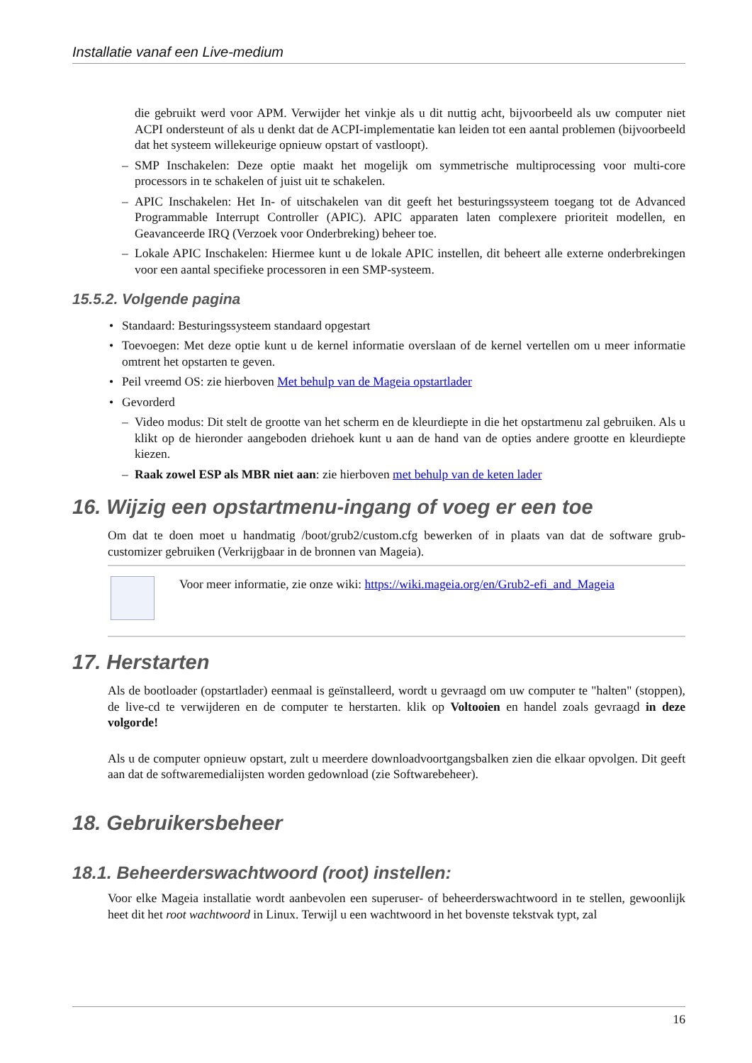Installatie vanaf een Live-medium
die gebruikt werd voor APM. Verwijder het vinkje als u dit nuttig acht, bijvoorbeeld als uw computer niet ACPI ondersteunt of als u denkt dat de ACPI-implementatie kan leiden tot een aantal problemen (bijvoorbeeld dat het systeem willekeurige opnieuw opstart of vastloopt).
– SMP Inschakelen: Deze optie maakt het mogelijk om symmetrische multiprocessing voor multi-core processors in te schakelen of juist uit te schakelen.
– APIC Inschakelen: Het In- of uitschakelen van dit geeft het besturingssysteem toegang tot de Advanced Programmable Interrupt Controller (APIC). APIC apparaten laten complexere prioriteit modellen, en Geavanceerde IRQ (Verzoek voor Onderbreking) beheer toe.
– Lokale APIC Inschakelen: Hiermee kunt u de lokale APIC instellen, dit beheert alle externe onderbrekingen voor een aantal specifieke processoren in een SMP-systeem.
15.5.2. Volgende pagina
• Standaard: Besturingssysteem standaard opgestart
• Toevoegen: Met deze optie kunt u de kernel informatie overslaan of de kernel vertellen om u meer informatie omtrent het opstarten te geven.
• Peil vreemd OS: zie hierboven Met behulp van de Mageia opstartlader
• Gevorderd
– Video modus: Dit stelt de grootte van het scherm en de kleurdiepte in die het opstartmenu zal gebruiken. Als u klikt op de hieronder aangeboden driehoek kunt u aan de hand van de opties andere grootte en kleurdiepte kiezen.
– Raak zowel ESP als MBR niet aan: zie hierboven met behulp van de keten lader
16. Wijzig een opstartmenu-ingang of voeg er een toe
Om dat te doen moet u handmatig /boot/grub2/custom.cfg bewerken of in plaats van dat de software grub-customizer gebruiken (Verkrijgbaar in de bronnen van Mageia).
Voor meer informatie, zie onze wiki: https://wiki.mageia.org/en/Grub2-efi_and_Mageia
17. Herstarten
Als de bootloader (opstartlader) eenmaal is geïnstalleerd, wordt u gevraagd om uw computer te "halten" (stoppen), de live-cd te verwijderen en de computer te herstarten. klik op Voltooien en handel zoals gevraagd in deze volgorde!
Als u de computer opnieuw opstart, zult u meerdere downloadvoortgangsbalken zien die elkaar opvolgen. Dit geeft aan dat de softwaremedialijsten worden gedownload (zie Softwarebeheer).
18. Gebruikersbeheer
18.1. Beheerderswachtwoord (root) instellen:
Voor elke Mageia installatie wordt aanbevolen een superuser- of beheerderswachtwoord in te stellen, gewoonlijk heet dit het root wachtwoord in Linux. Terwijl u een wachtwoord in het bovenste tekstvak typt, zal
16